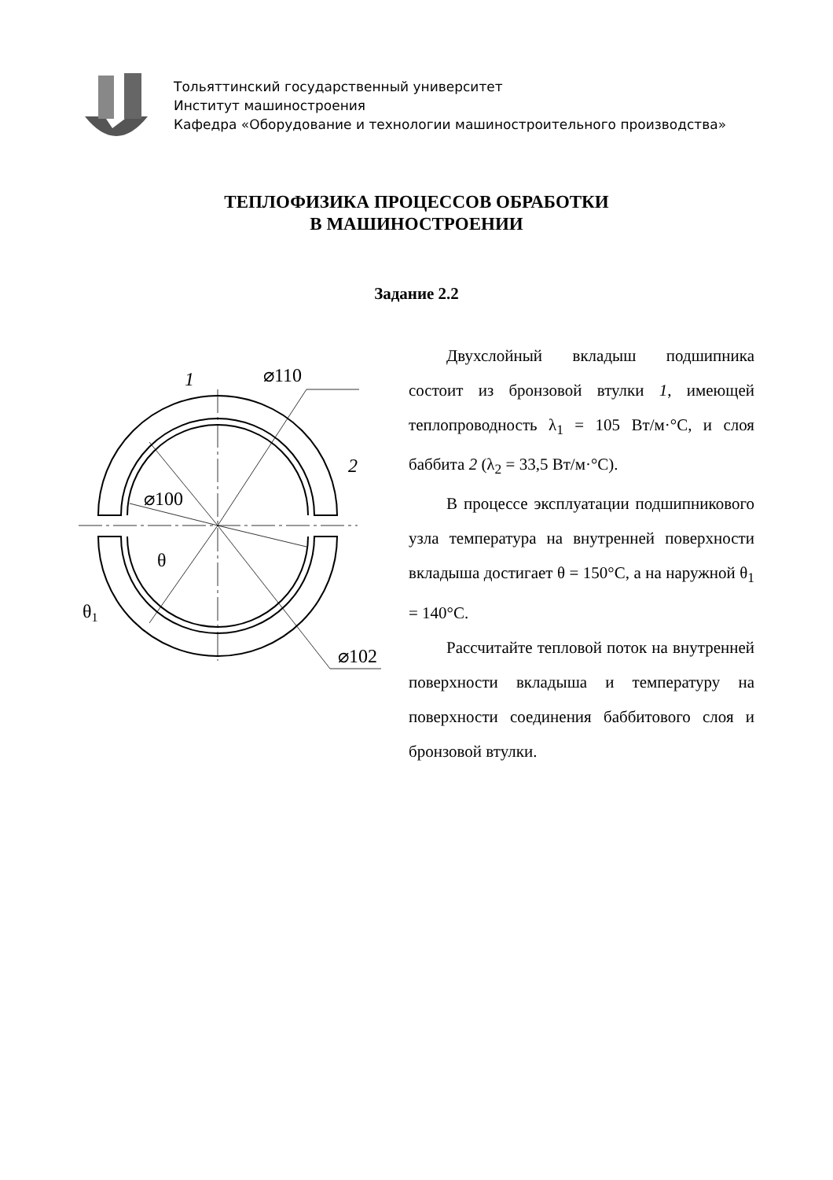Тольяттинский государственный университет
Институт машиностроения
Кафедра «Оборудование и технологии машиностроительного производства»
ТЕПЛОФИЗИКА ПРОЦЕССОВ ОБРАБОТКИ
В МАШИНОСТРОЕНИИ
Задание 2.2
⌀110
.
1
1
2
⌀100
θ
θ1
⌀102
Двухслойный вкладыш подшипника состоит из бронзовой втулки 1, имею­щей теплопроводность λ<sub>1</sub> = 105 Вт/м·°С, и слоя баббита 2 (λ<sub>2</sub> = 33,5 Вт/м·°С).
В процессе эксплуатации подшип­никового узла температура на внутрен­ней поверхности вкладыша достигает θ = 150°С, а на наружной θ<sub>1</sub> = 140°С.
Рассчитайте тепловой поток на внутренней поверхности вкладыша и температуру на поверхности соединения баббитового слоя и бронзовой втулки.